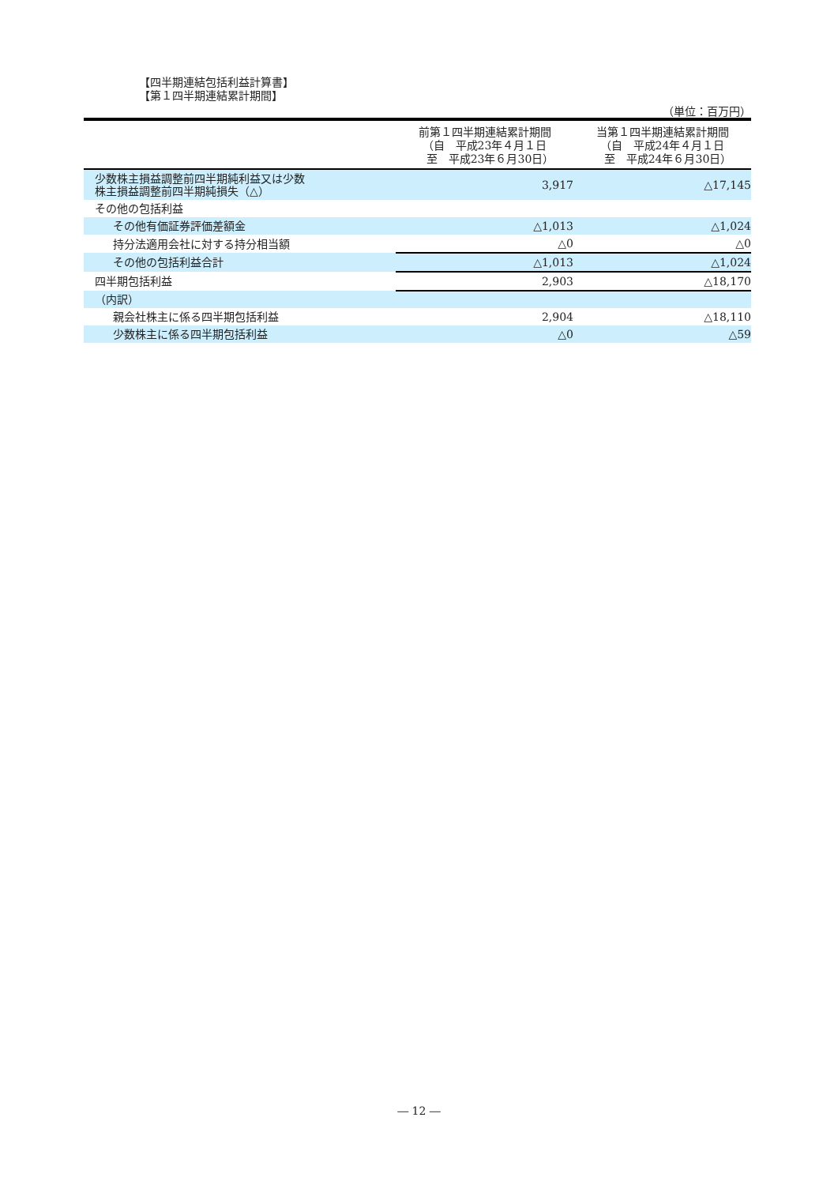【四半期連結包括利益計算書】
【第１四半期連結累計期間】
（単位：百万円）
| | 前第１四半期連結累計期間 （自 平成23年４月１日 至 平成23年６月30日） | 当第１四半期連結累計期間 （自 平成24年４月１日 至 平成24年６月30日） |
| --- | --- | --- |
| 少数株主損益調整前四半期純利益又は少数 株主損益調整前四半期純損失（△） | 3,917 | △17,145 |
| その他の包括利益 | | |
| その他有価証券評価差額金 | △1,013 | △1,024 |
| 持分法適用会社に対する持分相当額 | △0 | △0 |
| その他の包括利益合計 | △1,013 | △1,024 |
| 四半期包括利益 | 2,903 | △18,170 |
| （内訳） | | |
| 親会社株主に係る四半期包括利益 | 2,904 | △18,110 |
| 少数株主に係る四半期包括利益 | △0 | △59 |
― 12 ―